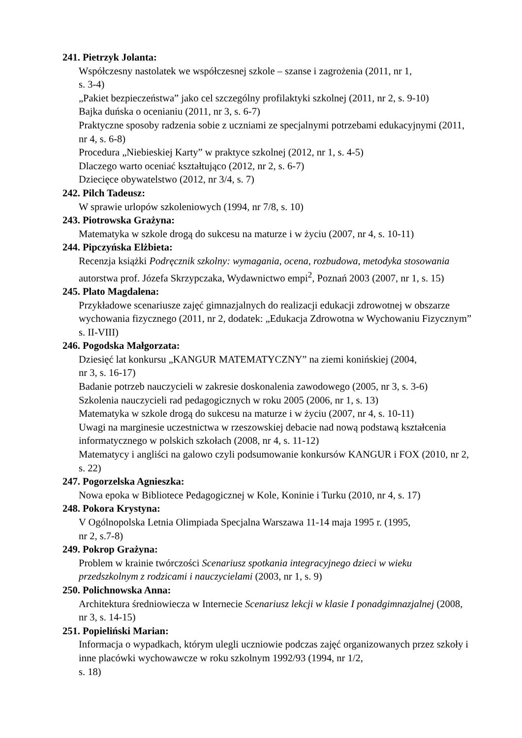241. Pietrzyk Jolanta:
Współczesny nastolatek we współczesnej szkole – szanse i zagrożenia (2011, nr 1,
s. 3-4)
„Pakiet bezpieczeństwa” jako cel szczególny profilaktyki szkolnej (2011, nr 2, s. 9-10)
Bajka duńska o ocenianiu (2011, nr 3, s. 6-7)
Praktyczne sposoby radzenia sobie z uczniami ze specjalnymi potrzebami edukacyjnymi (2011, nr 4, s. 6-8)
Procedura „Niebieskiej Karty” w praktyce szkolnej (2012, nr 1, s. 4-5)
Dlaczego warto oceniać kształtująco (2012, nr 2, s. 6-7)
Dziecięce obywatelstwo (2012, nr 3/4, s. 7)
242. Pilch Tadeusz:
W sprawie urlopów szkoleniowych (1994, nr 7/8, s. 10)
243. Piotrowska Grażyna:
Matematyka w szkole drogą do sukcesu na maturze i w życiu (2007, nr 4, s. 10-11)
244. Pipczyńska Elżbieta:
Recenzja książki Podręcznik szkolny: wymagania, ocena, rozbudowa, metodyka stosowania autorstwa prof. Józefa Skrzypczaka, Wydawnictwo empi<sup>2</sup>, Poznań 2003 (2007, nr 1, s. 15)
245. Plato Magdalena:
Przykładowe scenariusze zajęć gimnazjalnych do realizacji edukacji zdrowotnej w obszarze wychowania fizycznego (2011, nr 2, dodatek: „Edukacja Zdrowotna w Wychowaniu Fizycznym” s. II-VIII)
246. Pogodska Małgorzata:
Dziesięć lat konkursu „KANGUR MATEMATYCZNY” na ziemi konińskiej (2004,
nr 3, s. 16-17)
Badanie potrzeb nauczycieli w zakresie doskonalenia zawodowego (2005, nr 3, s. 3-6)
Szkolenia nauczycieli rad pedagogicznych w roku 2005 (2006, nr 1, s. 13)
Matematyka w szkole drogą do sukcesu na maturze i w życiu (2007, nr 4, s. 10-11)
Uwagi na marginesie uczestnictwa w rzeszowskiej debacie nad nową podstawą kształcenia informatycznego w polskich szkołach (2008, nr 4, s. 11-12)
Matematycy i angliści na galowo czyli podsumowanie konkursów KANGUR i FOX (2010, nr 2, s. 22)
247. Pogorzelska Agnieszka:
Nowa epoka w Bibliotece Pedagogicznej w Kole, Koninie i Turku (2010, nr 4, s. 17)
248. Pokora Krystyna:
V Ogólnopolska Letnia Olimpiada Specjalna Warszawa 11-14 maja 1995 r. (1995,
nr 2, s.7-8)
249. Pokrop Grażyna:
Problem w krainie twórczości Scenariusz spotkania integracyjnego dzieci w wieku przedszkolnym z rodzicami i nauczycielami (2003, nr 1, s. 9)
250. Polichnowska Anna:
Architektura średniowiecza w Internecie Scenariusz lekcji w klasie I ponadgimnazjalnej (2008, nr 3, s. 14-15)
251. Popieliński Marian:
Informacja o wypadkach, którym ulegli uczniowie podczas zajęć organizowanych przez szkoły i inne placówki wychowawcze w roku szkolnym 1992/93 (1994, nr 1/2,
s. 18)